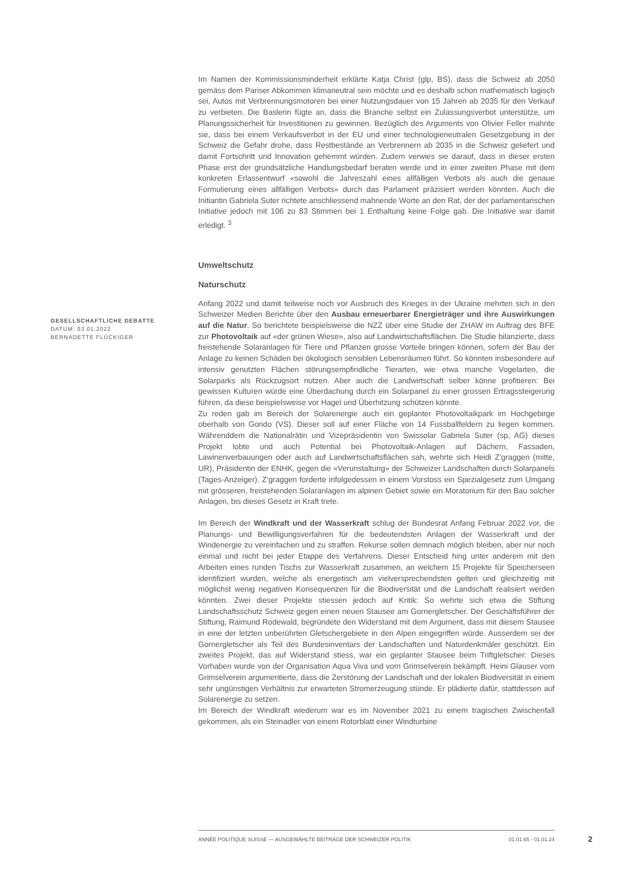Im Namen der Kommissionsminderheit erklärte Katja Christ (glp, BS), dass die Schweiz ab 2050 gemäss dem Pariser Abkommen klimaneutral sein möchte und es deshalb schon mathematisch logisch sei, Autos mit Verbrennungsmotoren bei einer Nutzungsdauer von 15 Jahren ab 2035 für den Verkauf zu verbieten. Die Baslerin fügte an, dass die Branche selbst ein Zulassungsverbot unterstütze, um Planungssicherheit für Investitionen zu gewinnen. Bezüglich des Arguments von Olivier Feller mahnte sie, dass bei einem Verkaufsverbot in der EU und einer technologieneutralen Gesetzgebung in der Schweiz die Gefahr drohe, dass Restbestände an Verbrennern ab 2035 in die Schweiz geliefert und damit Fortschritt und Innovation gehemmt würden. Zudem verwies sie darauf, dass in dieser ersten Phase erst der grundsätzliche Handlungsbedarf beraten werde und in einer zweiten Phase mit dem konkreten Erlassentwurf «sowohl die Jahreszahl eines allfälligen Verbots als auch die genaue Formulierung eines allfälligen Verbots» durch das Parlament präzisiert werden könnten. Auch die Initiantin Gabriela Suter richtete anschliessend mahnende Worte an den Rat, der der parlamentarischen Initiative jedoch mit 106 zu 83 Stimmen bei 1 Enthaltung keine Folge gab. Die Initiative war damit erledigt. <sup>3</sup>
Umweltschutz
Naturschutz
Anfang 2022 und damit teilweise noch vor Ausbruch des Krieges in der Ukraine mehrten sich in den Schweizer Medien Berichte über den Ausbau erneuerbarer Energieträger und ihre Auswirkungen auf die Natur. So berichtete beispielsweise die NZZ über eine Studie der ZHAW im Auftrag des BFE zur Photovoltaik auf «der grünen Wiese», also auf Landwirtschaftsflächen. Die Studie bilanzierte, dass freistehende Solaranlagen für Tiere und Pflanzen grosse Vorteile bringen können, sofern der Bau der Anlage zu keinen Schäden bei ökologisch sensiblen Lebensräumen führt. So könnten insbesondere auf intensiv genutzten Flächen störungsempfindliche Tierarten, wie etwa manche Vogelarten, die Solarparks als Rückzugsort nutzen. Aber auch die Landwirtschaft selber könne profitieren: Bei gewissen Kulturen würde eine Überdachung durch ein Solarpanel zu einer grossen Ertragssteigerung führen, da diese beispielsweise vor Hagel und Überhitzung schützen könnte.
Zu reden gab im Bereich der Solarenergie auch ein geplanter Photovoltaikpark im Hochgebirge oberhalb von Gondo (VS). Dieser soll auf einer Fläche von 14 Fussballfeldern zu liegen kommen. Währenddem die Nationalrätin und Vizepräsidentin von Swissolar Gabriela Suter (sp, AG) dieses Projekt lobte und auch Potential bei Photovoltaik-Anlagen auf Dächern, Fassaden, Lawinenverbauungen oder auch auf Landwirtschaftsflächen sah, wehrte sich Heidi Z’graggen (mitte, UR), Präsidentin der ENHK, gegen die «Verunstaltung» der Schweizer Landschaften durch Solarpanels (Tages-Anzeiger). Z’graggen forderte infolgedessen in einem Vorstoss ein Spezialgesetz zum Umgang mit grösseren, freistehenden Solaranlagen im alpinen Gebiet sowie ein Moratorium für den Bau solcher Anlagen, bis dieses Gesetz in Kraft trete.
Im Bereich der Windkraft und der Wasserkraft schlug der Bundesrat Anfang Februar 2022 vor, die Planungs- und Bewilligungsverfahren für die bedeutendsten Anlagen der Wasserkraft und der Windenergie zu vereinfachen und zu straffen. Rekurse sollen demnach möglich bleiben, aber nur noch einmal und nicht bei jeder Etappe des Verfahrens. Dieser Entscheid hing unter anderem mit den Arbeiten eines runden Tischs zur Wasserkraft zusammen, an welchem 15 Projekte für Speicherseen identifiziert wurden, welche als energetisch am vielversprechendsten gelten und gleichzeitig mit möglichst wenig negativen Konsequenzen für die Biodiversität und die Landschaft realisiert werden könnten. Zwei dieser Projekte stiessen jedoch auf Kritik: So wehrte sich etwa die Stiftung Landschaftsschutz Schweiz gegen einen neuen Stausee am Gornergletscher. Der Geschäftsführer der Stiftung, Raimund Rodewald, begründete den Widerstand mit dem Argument, dass mit diesem Stausee in eine der letzten unberührten Gletschergebiete in den Alpen eingegriffen würde. Ausserdem sei der Gornergletscher als Teil des Bundesinventars der Landschaften und Naturdenkmäler geschützt. Ein zweites Projekt, das auf Widerstand stiess, war ein geplanter Stausee beim Triftgletscher: Dieses Vorhaben wurde von der Organisation Aqua Viva und vom Grimselverein bekämpft. Heini Glauser vom Grimselverein argumentierte, dass die Zerstörung der Landschaft und der lokalen Biodiversität in einem sehr ungünstigen Verhältnis zur erwarteten Stromerzeugung stünde. Er plädierte dafür, stattdessen auf Solarenergie zu setzen.
Im Bereich der Windkraft wiederum war es im November 2021 zu einem tragischen Zwischenfall gekommen, als ein Steinadler von einem Rotorblatt einer Windturbine
GESELLSCHAFTLICHE DEBATTE
DATUM: 03.01.2022
BERNADETTE FLÜCKIGER
ANNÉE POLITIQUE SUISSE — AUSGEWÄHLTE BEITRÄGE DER SCHWEIZER POLITIK 01.01.65 - 01.01.24
2